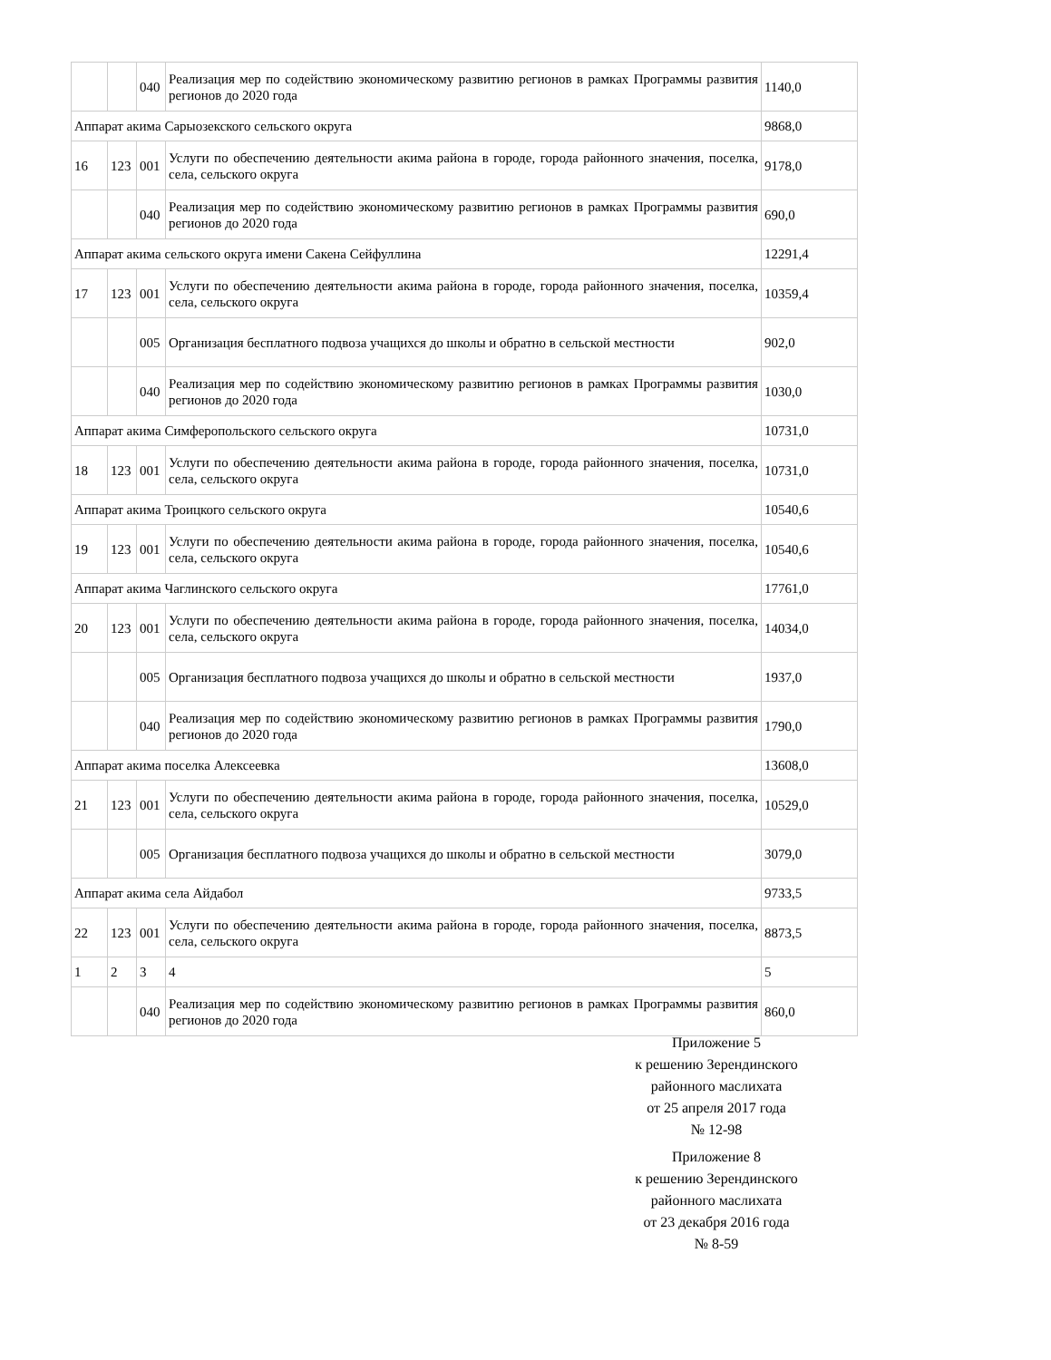| | | 040 | Реализация мер по содействию экономическому развитию регионов в рамках Программы развития регионов до 2020 года | 1140,0 |
| Аппарат акима Сарыозекского сельского округа | | | | 9868,0 |
| 16 | 123 | 001 | Услуги по обеспечению деятельности акима района в городе, города районного значения, поселка, села, сельского округа | 9178,0 |
| | | 040 | Реализация мер по содействию экономическому развитию регионов в рамках Программы развития регионов до 2020 года | 690,0 |
| Аппарат акима сельского округа имени Сакена Сейфуллина | | | | 12291,4 |
| 17 | 123 | 001 | Услуги по обеспечению деятельности акима района в городе, города районного значения, поселка, села, сельского округа | 10359,4 |
| | | 005 | Организация бесплатного подвоза учащихся до школы и обратно в сельской местности | 902,0 |
| | | 040 | Реализация мер по содействию экономическому развитию регионов в рамках Программы развития регионов до 2020 года | 1030,0 |
| Аппарат акима Симферопольского сельского округа | | | | 10731,0 |
| 18 | 123 | 001 | Услуги по обеспечению деятельности акима района в городе, города районного значения, поселка, села, сельского округа | 10731,0 |
| Аппарат акима Троицкого сельского округа | | | | 10540,6 |
| 19 | 123 | 001 | Услуги по обеспечению деятельности акима района в городе, города районного значения, поселка, села, сельского округа | 10540,6 |
| Аппарат акима Чаглинского сельского округа | | | | 17761,0 |
| 20 | 123 | 001 | Услуги по обеспечению деятельности акима района в городе, города районного значения, поселка, села, сельского округа | 14034,0 |
| | | 005 | Организация бесплатного подвоза учащихся до школы и обратно в сельской местности | 1937,0 |
| | | 040 | Реализация мер по содействию экономическому развитию регионов в рамках Программы развития регионов до 2020 года | 1790,0 |
| Аппарат акима поселка Алексеевка | | | | 13608,0 |
| 21 | 123 | 001 | Услуги по обеспечению деятельности акима района в городе, города районного значения, поселка, села, сельского округа | 10529,0 |
| | | 005 | Организация бесплатного подвоза учащихся до школы и обратно в сельской местности | 3079,0 |
| Аппарат акима села Айдабол | | | | 9733,5 |
| 22 | 123 | 001 | Услуги по обеспечению деятельности акима района в городе, города районного значения, поселка, села, сельского округа | 8873,5 |
| 1 | 2 | 3 | 4 | 5 |
| | | 040 | Реализация мер по содействию экономическому развитию регионов в рамках Программы развития регионов до 2020 года | 860,0 |
Приложение 5
к решению Зерендинского
районного маслихата
от 25 апреля 2017 года
№ 12-98
Приложение 8
к решению Зерендинского
районного маслихата
от 23 декабря 2016 года
№ 8-59